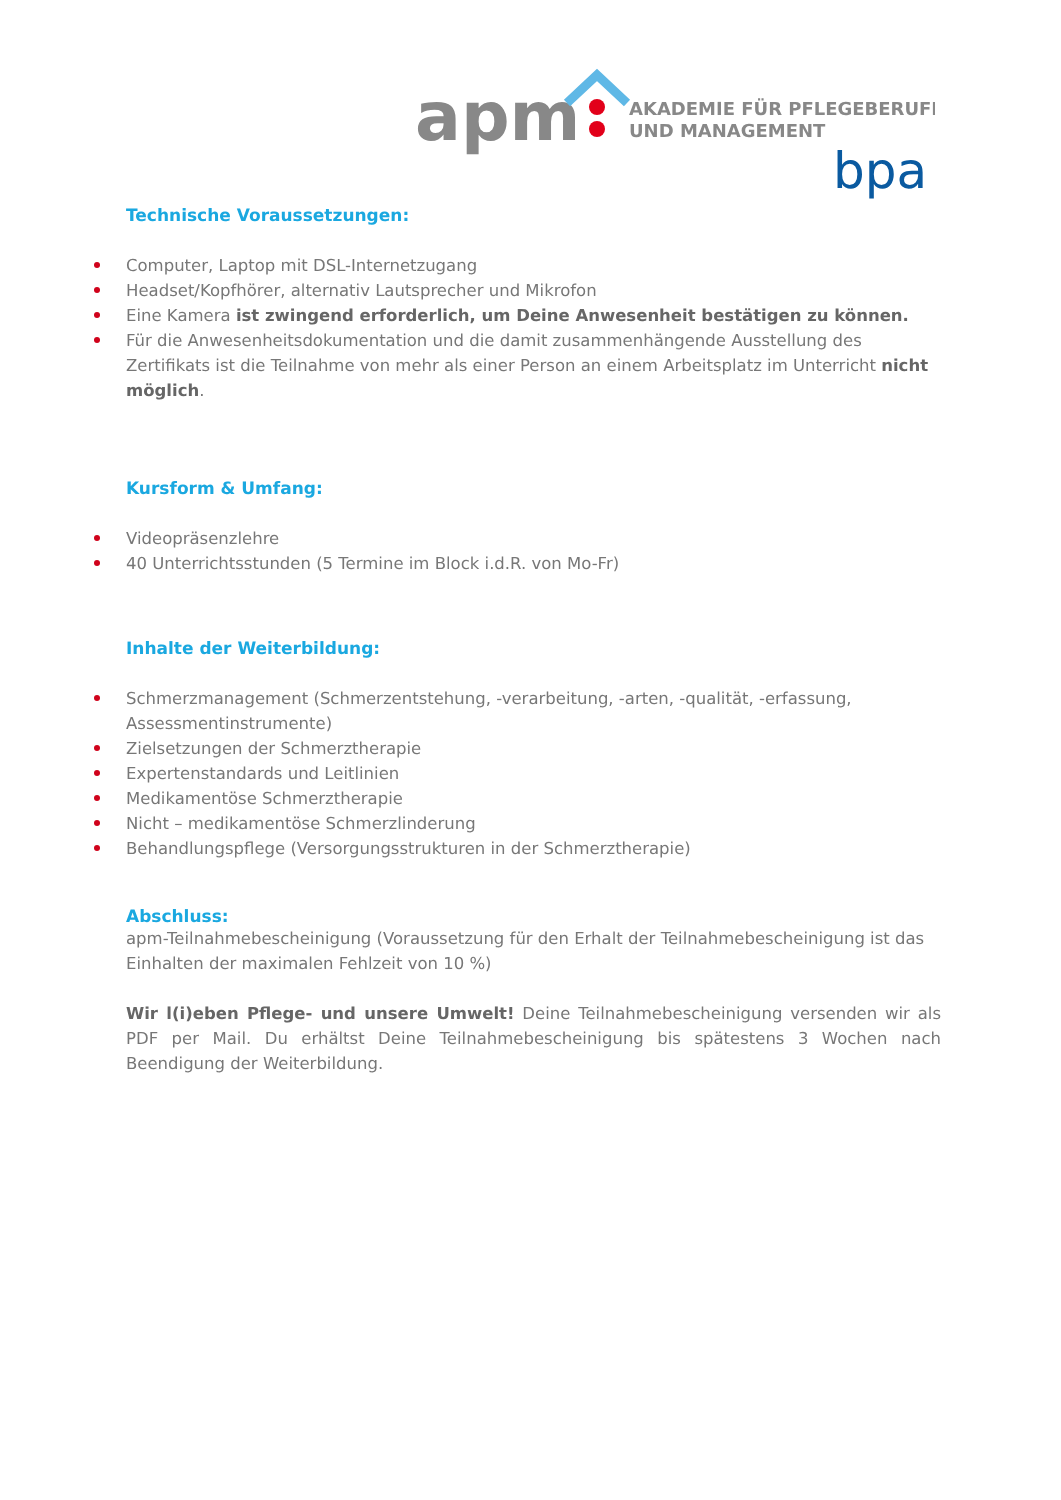apm
AKADEMIE FÜR PFLEGEBERUFE
UND MANAGEMENT
bpa
Technische Voraussetzungen:
Computer, Laptop mit DSL-Internetzugang
Headset/Kopfhörer, alternativ Lautsprecher und Mikrofon
Eine Kamera ist zwingend erforderlich, um Deine Anwesenheit bestätigen zu können.
Für die Anwesenheitsdokumentation und die damit zusammenhängende Ausstellung des Zertifikats ist die Teilnahme von mehr als einer Person an einem Arbeitsplatz im Unterricht nicht möglich.
Kursform & Umfang:
Videopräsenzlehre
40 Unterrichtsstunden (5 Termine im Block i.d.R. von Mo-Fr)
Inhalte der Weiterbildung:
Schmerzmanagement (Schmerzentstehung, -verarbeitung, -arten, -qualität, -erfassung, Assessmentinstrumente)
Zielsetzungen der Schmerztherapie
Expertenstandards und Leitlinien
Medikamentöse Schmerztherapie
Nicht – medikamentöse Schmerzlinderung
Behandlungspflege (Versorgungsstrukturen in der Schmerztherapie)
Abschluss:
apm-Teilnahmebescheinigung (Voraussetzung für den Erhalt der Teilnahmebescheinigung ist das Einhalten der maximalen Fehlzeit von 10 %)
Wir l(i)eben Pflege- und unsere Umwelt! Deine Teilnahmebescheinigung versenden wir als PDF per Mail. Du erhältst Deine Teilnahmebescheinigung bis spätestens 3 Wochen nach Beendigung der Weiterbildung.